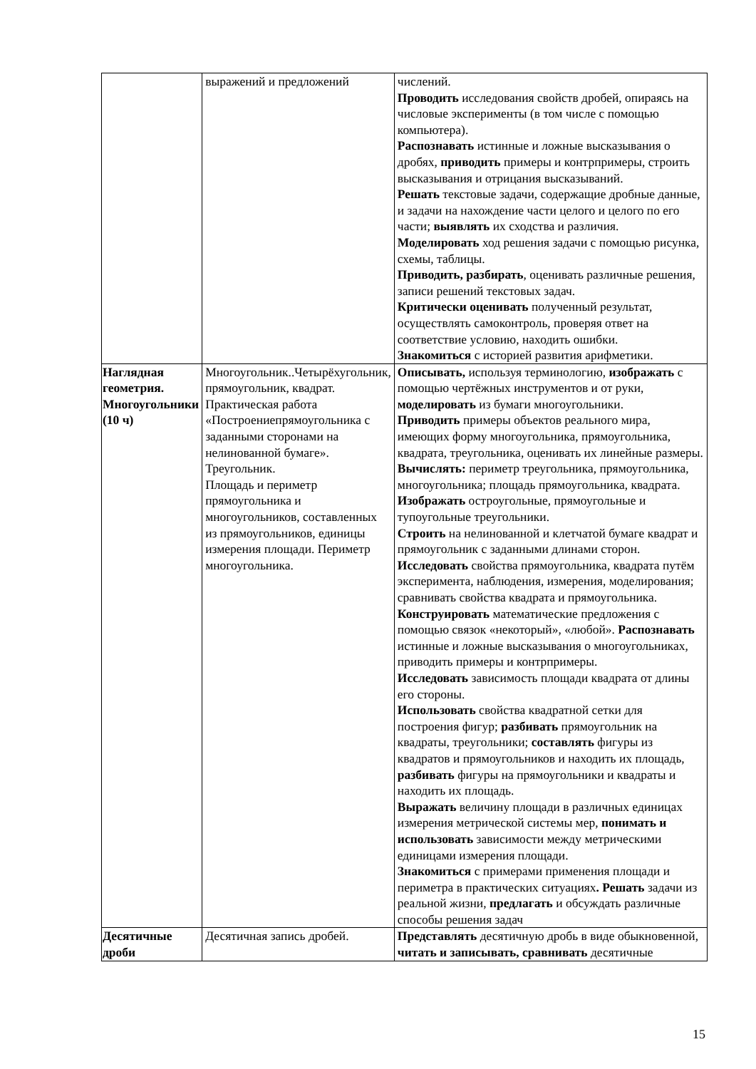| | выражений и предложений | числений. Проводить исследования свойств дробей, опираясь на числовые эксперименты (в том числе с помощью компьютера). Распознавать истинные и ложные высказывания о дробях, приводить примеры и контрпримеры, строить высказывания и отрицания высказываний. Решать текстовые задачи, содержащие дробные данные, и задачи на нахождение части целого и целого по его части; выявлять их сходства и различия. Моделировать ход решения задачи с помощью рисунка, схемы, таблицы. Приводить, разбирать , оценивать различные решения, записи решений текстовых задач. Критически оценивать полученный результат, осуществлять самоконтроль, проверяя ответ на соответствие условию, находить ошибки. Знакомиться с историей развития арифметики. |
| Наглядная геометрия. Многоугольники (10 ч) | Многоугольник..Четырёхугольник, прямоугольник, квадрат. Практическая работа «Построениепрямоугольника с заданными сторонами на нелинованной бумаге». Треугольник. Площадь и периметр прямоугольника и многоугольников, составленных из прямоугольников, единицы измерения площади. Периметр многоугольника. | Описывать, используя терминологию, изображать с помощью чертёжных инструментов и от руки, моделировать из бумаги многоугольники. Приводить примеры объектов реального мира, имеющих форму многоугольника, прямоугольника, квадрата, треугольника, оценивать их линейные размеры. Вычислять: периметр треугольника, прямоугольника, многоугольника; площадь прямоугольника, квадрата. Изображать остроугольные, прямоугольные и тупоугольные треугольники. Строить на нелинованной и клетчатой бумаге квадрат и прямоугольник с заданными длинами сторон. Исследовать свойства прямоугольника, квадрата путём эксперимента, наблюдения, измерения, моделирования; сравнивать свойства квадрата и прямоугольника. Конструировать математические предложения с помощью связок «некоторый», «любой». Распознавать истинные и ложные высказывания о многоугольниках, приводить примеры и контрпримеры. Исследовать зависимость площади квадрата от длины его стороны. Использовать свойства квадратной сетки для построения фигур; разбивать прямоугольник на квадраты, треугольники; составлять фигуры из квадратов и прямоугольников и находить их площадь, разбивать фигуры на прямоугольники и квадраты и находить их площадь. Выражать величину площади в различных единицах измерения метрической системы мер, понимать и использовать зависимости между метрическими единицами измерения площади. Знакомиться с примерами применения площади и периметра в практических ситуациях . Решать задачи из реальной жизни, предлагать и обсуждать различные способы решения задач |
| Десятичные дроби | Десятичная запись дробей. | Представлять десятичную дробь в виде обыкновенной, читать и записывать, сравнивать десятичные |
15